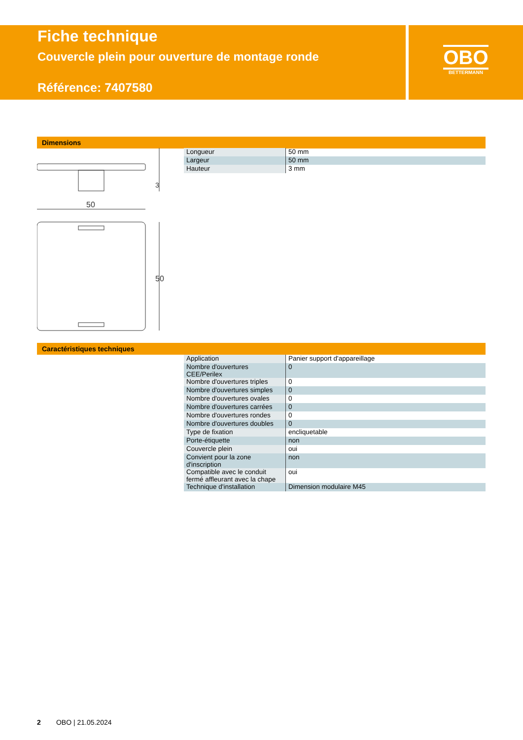Fiche technique
Couvercle plein pour ouverture de montage ronde
Référence: 7407580
OBO
BETTERMANN
Dimensions
3
50
50
| Longueur | 50 mm |
| Largeur | 50 mm |
| Hauteur | 3 mm |
Caractéristiques techniques
| Application | Panier support d'appareillage |
| Nombre d'ouvertures CEE/Perilex | 0 |
| Nombre d'ouvertures triples | 0 |
| Nombre d'ouvertures simples | 0 |
| Nombre d'ouvertures ovales | 0 |
| Nombre d'ouvertures carrées | 0 |
| Nombre d'ouvertures rondes | 0 |
| Nombre d'ouvertures doubles | 0 |
| Type de fixation | encliquetable |
| Porte-étiquette | non |
| Couvercle plein | oui |
| Convient pour la zone d'inscription | non |
| Compatible avec le conduit fermé affleurant avec la chape | oui |
| Technique d'installation | Dimension modulaire M45 |
2 OBO | 21.05.2024